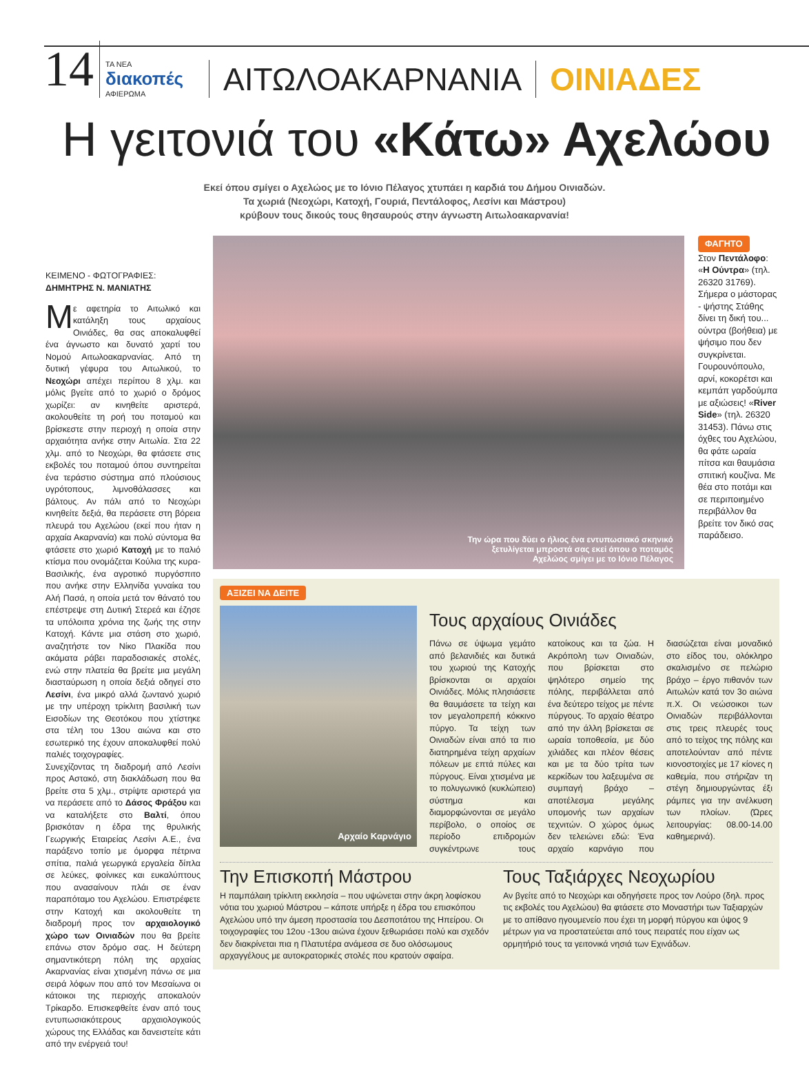14
ΤΑ ΝΕΑ
διακοπές
ΑΦΙΕΡΩΜΑ
ΑΙΤΩΛΟΑΚΑΡΝΑΝΙΑ
ΟΙΝΙΑΔΕΣ
Η γειτονιά του «Κάτω» Αχελώου
Εκεί όπου σμίγει ο Αχελώος με το Ιόνιο Πέλαγος χτυπάει η καρδιά του Δήμου Οινιαδών.
Τα χωριά (Νεοχώρι, Κατοχή, Γουριά, Πεντάλοφος, Λεσίνι και Μάστρου)
κρύβουν τους δικούς τους θησαυρούς στην άγνωστη Αιτωλοακαρνανία!
ΚΕΙΜΕΝΟ - ΦΩΤΟΓΡΑΦΙΕΣ:
ΔΗΜΗΤΡΗΣ Ν. ΜΑΝΙΑΤΗΣ
Με αφετηρία το Αιτωλικό και κατάληξη τους αρχαίους Οινιάδες, θα σας αποκαλυφθεί ένα άγνωστο και δυνατό χαρτί του Νομού Αιτωλοακαρνανίας. Από τη δυτική γέφυρα του Αιτωλικού, το Νεοχώρι απέχει περίπου 8 χλμ. και μόλις βγείτε από το χωριό ο δρόμος χωρίζει: αν κινηθείτε αριστερά, ακολουθείτε τη ροή του ποταμού και βρίσκεστε στην περιοχή η οποία στην αρχαιότητα ανήκε στην Αιτωλία. Στα 22 χλμ. από το Νεοχώρι, θα φτάσετε στις εκβολές του ποταμού όπου συντηρείται ένα τεράστιο σύστημα από πλούσιους υγρότοπους, λιμνοθάλασσες και βάλτους. Αν πάλι από το Νεοχώρι κινηθείτε δεξιά, θα περάσετε στη βόρεια πλευρά του Αχελώου (εκεί που ήταν η αρχαία Ακαρνανία) και πολύ σύντομα θα φτάσετε στο χωριό Κατοχή με το παλιό κτίσμα που ονομάζεται Κούλια της κυρα-Βασιλικής, ένα αγροτικό πυργόσπιτο που ανήκε στην Ελληνίδα γυναίκα του Αλή Πασά, η οποία μετά τον θάνατό του επέστρεψε στη Δυτική Στερεά και έζησε τα υπόλοιπα χρόνια της ζωής της στην Κατοχή. Κάντε μια στάση στο χωριό, αναζητήστε τον Νίκο Πλακίδα που ακάματα ράβει παραδοσιακές στολές, ενώ στην πλατεία θα βρείτε μια μεγάλη διασταύρωση η οποία δεξιά οδηγεί στο Λεσίνι, ένα μικρό αλλά ζωντανό χωριό με την υπέροχη τρίκλιτη βασιλική των Εισοδίων της Θεοτόκου που χτίστηκε στα τέλη του 13ου αιώνα και στο εσωτερικό της έχουν αποκαλυφθεί πολύ παλιές τοιχογραφίες.
Συνεχίζοντας τη διαδρομή από Λεσίνι προς Αστακό, στη διακλάδωση που θα βρείτε στα 5 χλμ., στρίψτε αριστερά για να περάσετε από το Δάσος Φράξου και να καταλήξετε στο Βαλτί, όπου βρισκόταν η έδρα της θρυλικής Γεωργικής Εταιρείας Λεσίνι Α.Ε., ένα παράξενο τοπίο με όμορφα πέτρινα σπίτια, παλιά γεωργικά εργαλεία δίπλα σε λεύκες, φοίνικες και ευκαλύπτους που ανασαίνουν πλάι σε έναν παραπόταμο του Αχελώου. Επιστρέφετε στην Κατοχή και ακολουθείτε τη διαδρομή προς τον αρχαιολογικό χώρο των Οινιαδών που θα βρείτε επάνω στον δρόμο σας. Η δεύτερη σημαντικότερη πόλη της αρχαίας Ακαρνανίας είναι χτισμένη πάνω σε μια σειρά λόφων που από τον Μεσαίωνα οι κάτοικοι της περιοχής αποκαλούν Τρίκαρδο. Επισκεφθείτε έναν από τους εντυπωσιακότερους αρχαιολογικούς χώρους της Ελλάδας και δανειστείτε κάτι από την ενέργειά του!
Την ώρα που δύει ο ήλιος ένα εντυπωσιακό σκηνικό ξετυλίγεται μπροστά σας εκεί όπου ο ποταμός Αχελώος σμίγει με το Ιόνιο Πέλαγος
ΦΑΓΗΤΟ
Στον Πεντάλοφο: «Η Ούντρα» (τηλ. 26320 31769). Σήμερα ο μάστορας - ψήστης Στάθης δίνει τη δική του... ούντρα (βοήθεια) με ψήσιμο που δεν συγκρίνεται. Γουρουνόπουλο, αρνί, κοκορέτσι και κεμπάπ γαρδούμπα με αξιώσεις! «River Side» (τηλ. 26320 31453). Πάνω στις όχθες του Αχελώου, θα φάτε ωραία πίτσα και θαυμάσια σπιτική κουζίνα. Με θέα στο ποτάμι και σε περιποιημένο περιβάλλον θα βρείτε τον δικό σας παράδεισο.
ΑΞΙΖΕΙ ΝΑ ΔΕΙΤΕ
Αρχαίο Καρνάγιο
Τους αρχαίους Οινιάδες
Πάνω σε ύψωμα γεμάτο από βελανιδιές και δυτικά του χωριού της Κατοχής βρίσκονται οι αρχαίοι Οινιάδες. Μόλις πλησιάσετε θα θαυμάσετε τα τείχη και τον μεγαλοπρεπή κόκκινο πύργο. Τα τείχη των Οινιαδών είναι από τα πιο διατηρημένα τείχη αρχαίων πόλεων με επτά πύλες και πύργους. Είναι χτισμένα με το πολυγωνικό (κυκλώπειο) σύστημα και διαμορφώνονται σε μεγάλο περίβολο, ο οποίος σε περίοδο επιδρομών συγκέντρωνε τους κατοίκους και τα ζώα. Η Ακρόπολη των Οινιαδών, που βρίσκεται στο ψηλότερο σημείο της πόλης, περιβάλλεται από ένα δεύτερο τείχος με πέντε πύργους. Το αρχαίο θέατρο από την άλλη βρίσκεται σε ωραία τοποθεσία, με δύο χιλιάδες και πλέον θέσεις και με τα δύο τρίτα των κερκίδων του λαξευμένα σε συμπαγή βράχο – αποτέλεσμα μεγάλης υπομονής των αρχαίων τεχνιτών. Ο χώρος όμως δεν τελειώνει εδώ: Ένα αρχαίο καρνάγιο που διασώζεται είναι μοναδικό στο είδος του, ολόκληρο σκαλισμένο σε πελώριο βράχο – έργο πιθανόν των Αιτωλών κατά τον 3ο αιώνα π.Χ. Οι νεώσοικοι των Οινιαδών περιβάλλονται στις τρεις πλευρές τους από το τείχος της πόλης και αποτελούνταν από πέντε κιονοστοιχίες με 17 κίονες η καθεμία, που στήριζαν τη στέγη δημιουργώντας έξι ράμπες για την ανέλκυση των πλοίων. (Ώρες λειτουργίας: 08.00-14.00 καθημερινά).
Την Επισκοπή Μάστρου
Η παμπάλαιη τρίκλιτη εκκλησία – που υψώνεται στην άκρη λοφίσκου νότια του χωριού Μάστρου – κάποτε υπήρξε η έδρα του επισκόπου Αχελώου υπό την άμεση προστασία του Δεσποτάτου της Ηπείρου. Οι τοιχογραφίες του 12ου -13ου αιώνα έχουν ξεθωριάσει πολύ και σχεδόν δεν διακρίνεται πια η Πλατυτέρα ανάμεσα σε δυο ολόσωμους αρχαγγέλους με αυτοκρατορικές στολές που κρατούν σφαίρα.
Τους Ταξιάρχες Νεοχωρίου
Αν βγείτε από το Νεοχώρι και οδηγήσετε προς τον Λούρο (δηλ. προς τις εκβολές του Αχελώου) θα φτάσετε στο Μοναστήρι των Ταξιαρχών με το απίθανο ηγουμενείο που έχει τη μορφή πύργου και ύψος 9 μέτρων για να προστατεύεται από τους πειρατές που είχαν ως ορμητήριό τους τα γειτονικά νησιά των Εχινάδων.